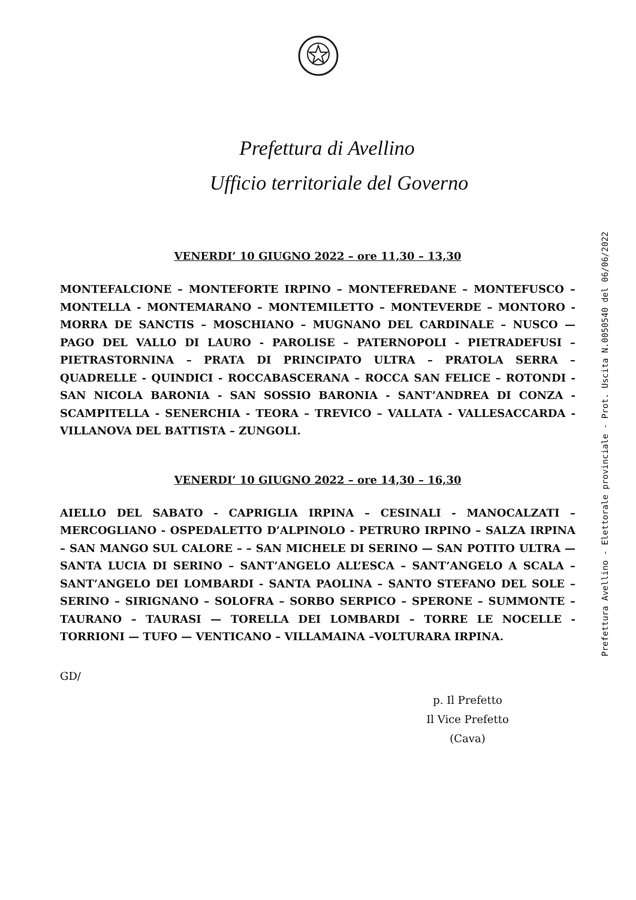Prefettura di Avellino
Ufficio territoriale del Governo
VENERDI’ 10 GIUGNO 2022 – ore 11,30 – 13,30
MONTEFALCIONE – MONTEFORTE IRPINO – MONTEFREDANE – MONTEFUSCO – MONTELLA - MONTEMARANO – MONTEMILETTO – MONTEVERDE – MONTORO - MORRA DE SANCTIS – MOSCHIANO – MUGNANO DEL CARDINALE – NUSCO — PAGO DEL VALLO DI LAURO - PAROLISE – PATERNOPOLI - PIETRADEFUSI – PIETRASTORNINA – PRATA DI PRINCIPATO ULTRA – PRATOLA SERRA – QUADRELLE - QUINDICI - ROCCABASCERANA – ROCCA SAN FELICE – ROTONDI - SAN NICOLA BARONIA - SAN SOSSIO BARONIA - SANT’ANDREA DI CONZA - SCAMPITELLA - SENERCHIA - TEORA – TREVICO – VALLATA - VALLESACCARDA - VILLANOVA DEL BATTISTA – ZUNGOLI.
VENERDI’ 10 GIUGNO 2022 – ore 14,30 – 16,30
AIELLO DEL SABATO - CAPRIGLIA IRPINA – CESINALI - MANOCALZATI – MERCOGLIANO - OSPEDALETTO D’ALPINOLO - PETRURO IRPINO – SALZA IRPINA – SAN MANGO SUL CALORE – – SAN MICHELE DI SERINO — SAN POTITO ULTRA — SANTA LUCIA DI SERINO – SANT’ANGELO ALL’ESCA – SANT’ANGELO A SCALA – SANT’ANGELO DEI LOMBARDI - SANTA PAOLINA – SANTO STEFANO DEL SOLE – SERINO – SIRIGNANO – SOLOFRA – SORBO SERPICO – SPERONE – SUMMONTE – TAURANO – TAURASI — TORELLA DEI LOMBARDI – TORRE LE NOCELLE - TORRIONI — TUFO — VENTICANO – VILLAMAINA –VOLTURARA IRPINA.
GD/
p. Il Prefetto
Il Vice Prefetto
(Cava)
Prefettura Avellino - Elettorale provinciale - Prot. Uscita N.0050540 del 06/06/2022